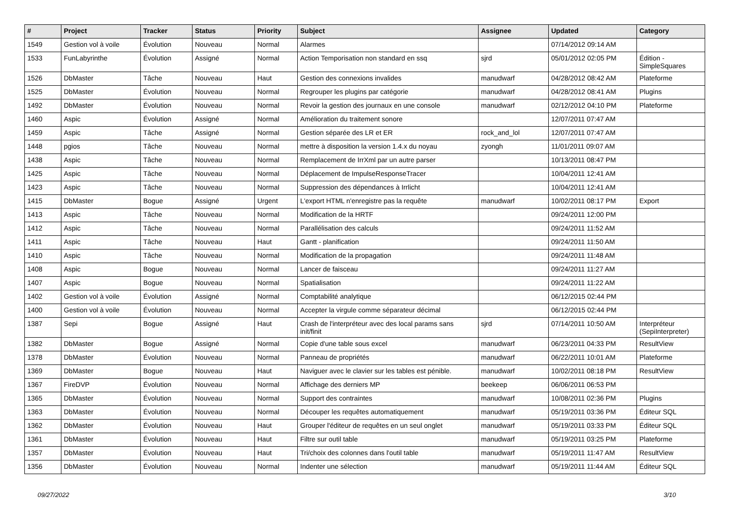| # | Project | Tracker | Status | Priority | Subject | Assignee | Updated | Category |
| --- | --- | --- | --- | --- | --- | --- | --- | --- |
| 1549 | Gestion vol à voile | Évolution | Nouveau | Normal | Alarmes | | 07/14/2012 09:14 AM | |
| 1533 | FunLabyrinthe | Évolution | Assigné | Normal | Action Temporisation non standard en ssq | sjrd | 05/01/2012 02:05 PM | Édition - SimpleSquares |
| 1526 | DbMaster | Tâche | Nouveau | Haut | Gestion des connexions invalides | manudwarf | 04/28/2012 08:42 AM | Plateforme |
| 1525 | DbMaster | Évolution | Nouveau | Normal | Regrouper les plugins par catégorie | manudwarf | 04/28/2012 08:41 AM | Plugins |
| 1492 | DbMaster | Évolution | Nouveau | Normal | Revoir la gestion des journaux en une console | manudwarf | 02/12/2012 04:10 PM | Plateforme |
| 1460 | Aspic | Évolution | Assigné | Normal | Amélioration du traitement sonore | | 12/07/2011 07:47 AM | |
| 1459 | Aspic | Tâche | Assigné | Normal | Gestion séparée des LR et ER | rock_and_lol | 12/07/2011 07:47 AM | |
| 1448 | pgios | Tâche | Nouveau | Normal | mettre à disposition la version 1.4.x du noyau | zyongh | 11/01/2011 09:07 AM | |
| 1438 | Aspic | Tâche | Nouveau | Normal | Remplacement de IrrXml par un autre parser | | 10/13/2011 08:47 PM | |
| 1425 | Aspic | Tâche | Nouveau | Normal | Déplacement de ImpulseResponseTracer | | 10/04/2011 12:41 AM | |
| 1423 | Aspic | Tâche | Nouveau | Normal | Suppression des dépendances à Irrlicht | | 10/04/2011 12:41 AM | |
| 1415 | DbMaster | Bogue | Assigné | Urgent | L'export HTML n'enregistre pas la requête | manudwarf | 10/02/2011 08:17 PM | Export |
| 1413 | Aspic | Tâche | Nouveau | Normal | Modification de la HRTF | | 09/24/2011 12:00 PM | |
| 1412 | Aspic | Tâche | Nouveau | Normal | Parallélisation des calculs | | 09/24/2011 11:52 AM | |
| 1411 | Aspic | Tâche | Nouveau | Haut | Gantt - planification | | 09/24/2011 11:50 AM | |
| 1410 | Aspic | Tâche | Nouveau | Normal | Modification de la propagation | | 09/24/2011 11:48 AM | |
| 1408 | Aspic | Bogue | Nouveau | Normal | Lancer de faisceau | | 09/24/2011 11:27 AM | |
| 1407 | Aspic | Bogue | Nouveau | Normal | Spatialisation | | 09/24/2011 11:22 AM | |
| 1402 | Gestion vol à voile | Évolution | Assigné | Normal | Comptabilité analytique | | 06/12/2015 02:44 PM | |
| 1400 | Gestion vol à voile | Évolution | Nouveau | Normal | Accepter la virgule comme séparateur décimal | | 06/12/2015 02:44 PM | |
| 1387 | Sepi | Bogue | Assigné | Haut | Crash de l'interpréteur avec des local params sans init/finit | sjrd | 07/14/2011 10:50 AM | Interpréteur (SepiInterpreter) |
| 1382 | DbMaster | Bogue | Assigné | Normal | Copie d'une table sous excel | manudwarf | 06/23/2011 04:33 PM | ResultView |
| 1378 | DbMaster | Évolution | Nouveau | Normal | Panneau de propriétés | manudwarf | 06/22/2011 10:01 AM | Plateforme |
| 1369 | DbMaster | Bogue | Nouveau | Haut | Naviguer avec le clavier sur les tables est pénible. | manudwarf | 10/02/2011 08:18 PM | ResultView |
| 1367 | FireDVP | Évolution | Nouveau | Normal | Affichage des derniers MP | beekeep | 06/06/2011 06:53 PM | |
| 1365 | DbMaster | Évolution | Nouveau | Normal | Support des contraintes | manudwarf | 10/08/2011 02:36 PM | Plugins |
| 1363 | DbMaster | Évolution | Nouveau | Normal | Découper les requêtes automatiquement | manudwarf | 05/19/2011 03:36 PM | Éditeur SQL |
| 1362 | DbMaster | Évolution | Nouveau | Haut | Grouper l'éditeur de requêtes en un seul onglet | manudwarf | 05/19/2011 03:33 PM | Éditeur SQL |
| 1361 | DbMaster | Évolution | Nouveau | Haut | Filtre sur outil table | manudwarf | 05/19/2011 03:25 PM | Plateforme |
| 1357 | DbMaster | Évolution | Nouveau | Haut | Tri/choix des colonnes dans l'outil table | manudwarf | 05/19/2011 11:47 AM | ResultView |
| 1356 | DbMaster | Évolution | Nouveau | Normal | Indenter une sélection | manudwarf | 05/19/2011 11:44 AM | Éditeur SQL |
09/27/2022 3/10